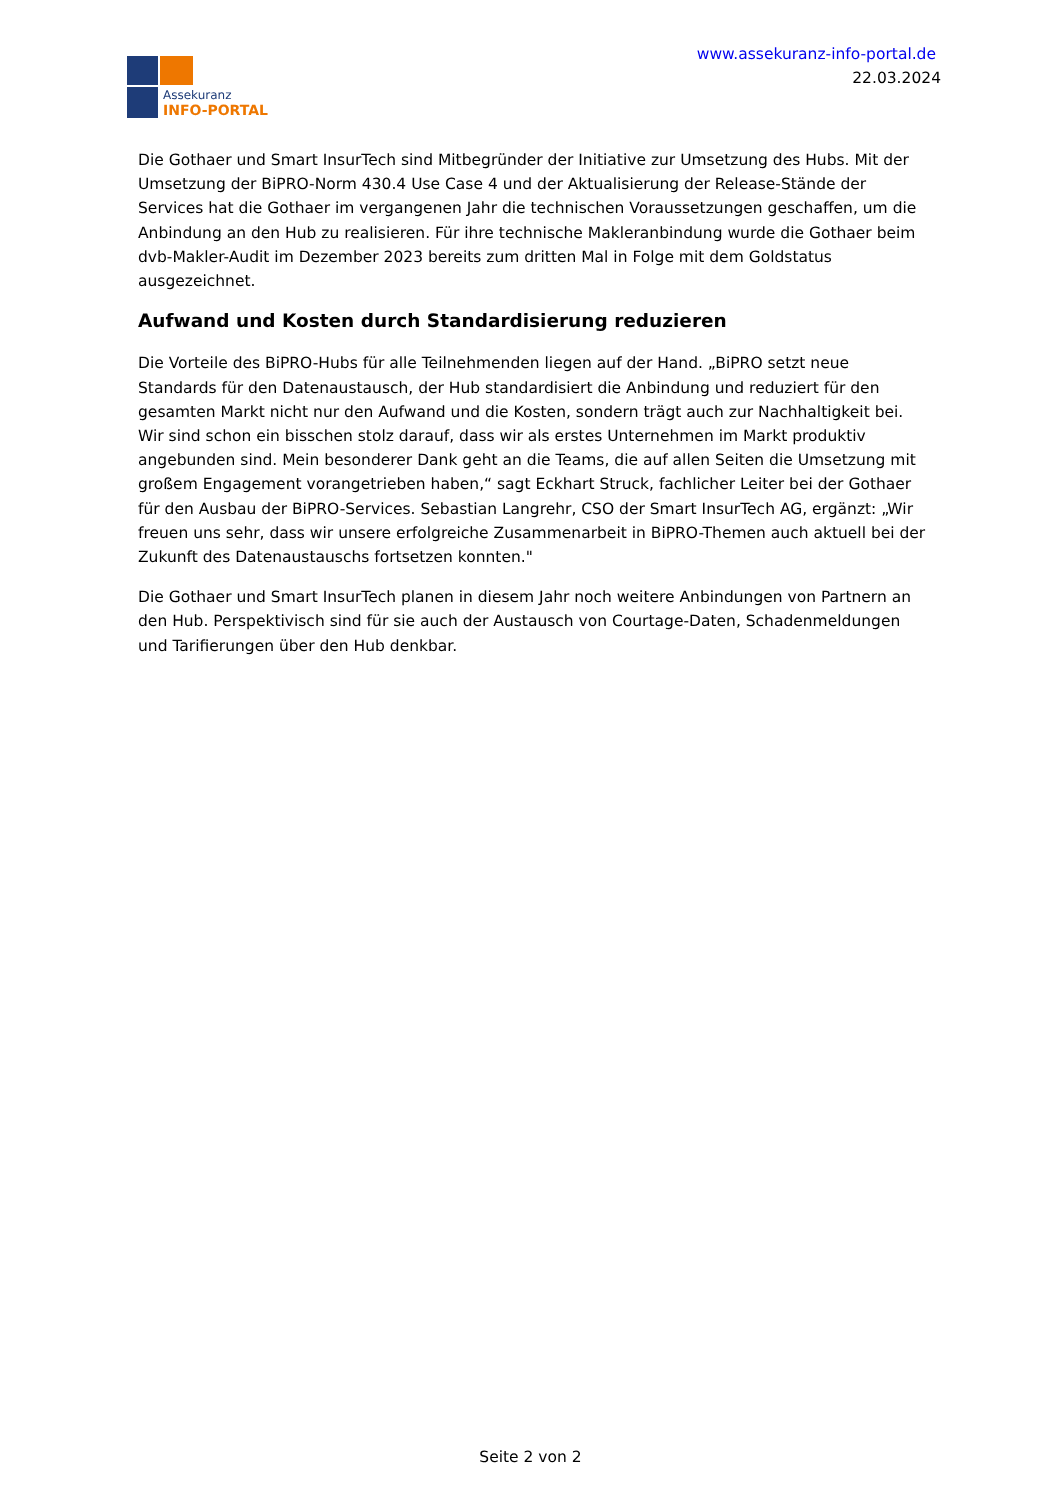Assekuranz
INFO-PORTAL
www.assekuranz-info-portal.de
22.03.2024
Die Gothaer und Smart InsurTech sind Mitbegründer der Initiative zur Umsetzung des Hubs. Mit der Umsetzung der BiPRO-Norm 430.4 Use Case 4 und der Aktualisierung der Release-Stände der Services hat die Gothaer im vergangenen Jahr die technischen Voraussetzungen geschaffen, um die Anbindung an den Hub zu realisieren. Für ihre technische Makleranbindung wurde die Gothaer beim dvb-Makler-Audit im Dezember 2023 bereits zum dritten Mal in Folge mit dem Goldstatus ausgezeichnet.
Aufwand und Kosten durch Standardisierung reduzieren
Die Vorteile des BiPRO-Hubs für alle Teilnehmenden liegen auf der Hand. „BiPRO setzt neue Standards für den Datenaustausch, der Hub standardisiert die Anbindung und reduziert für den gesamten Markt nicht nur den Aufwand und die Kosten, sondern trägt auch zur Nachhaltigkeit bei. Wir sind schon ein bisschen stolz darauf, dass wir als erstes Unternehmen im Markt produktiv angebunden sind. Mein besonderer Dank geht an die Teams, die auf allen Seiten die Umsetzung mit großem Engagement vorangetrieben haben,“ sagt Eckhart Struck, fachlicher Leiter bei der Gothaer für den Ausbau der BiPRO-Services. Sebastian Langrehr, CSO der Smart InsurTech AG, ergänzt: „Wir freuen uns sehr, dass wir unsere erfolgreiche Zusammenarbeit in BiPRO-Themen auch aktuell bei der Zukunft des Datenaustauschs fortsetzen konnten."
Die Gothaer und Smart InsurTech planen in diesem Jahr noch weitere Anbindungen von Partnern an den Hub. Perspektivisch sind für sie auch der Austausch von Courtage-Daten, Schadenmeldungen und Tarifierungen über den Hub denkbar.
Seite 2 von 2